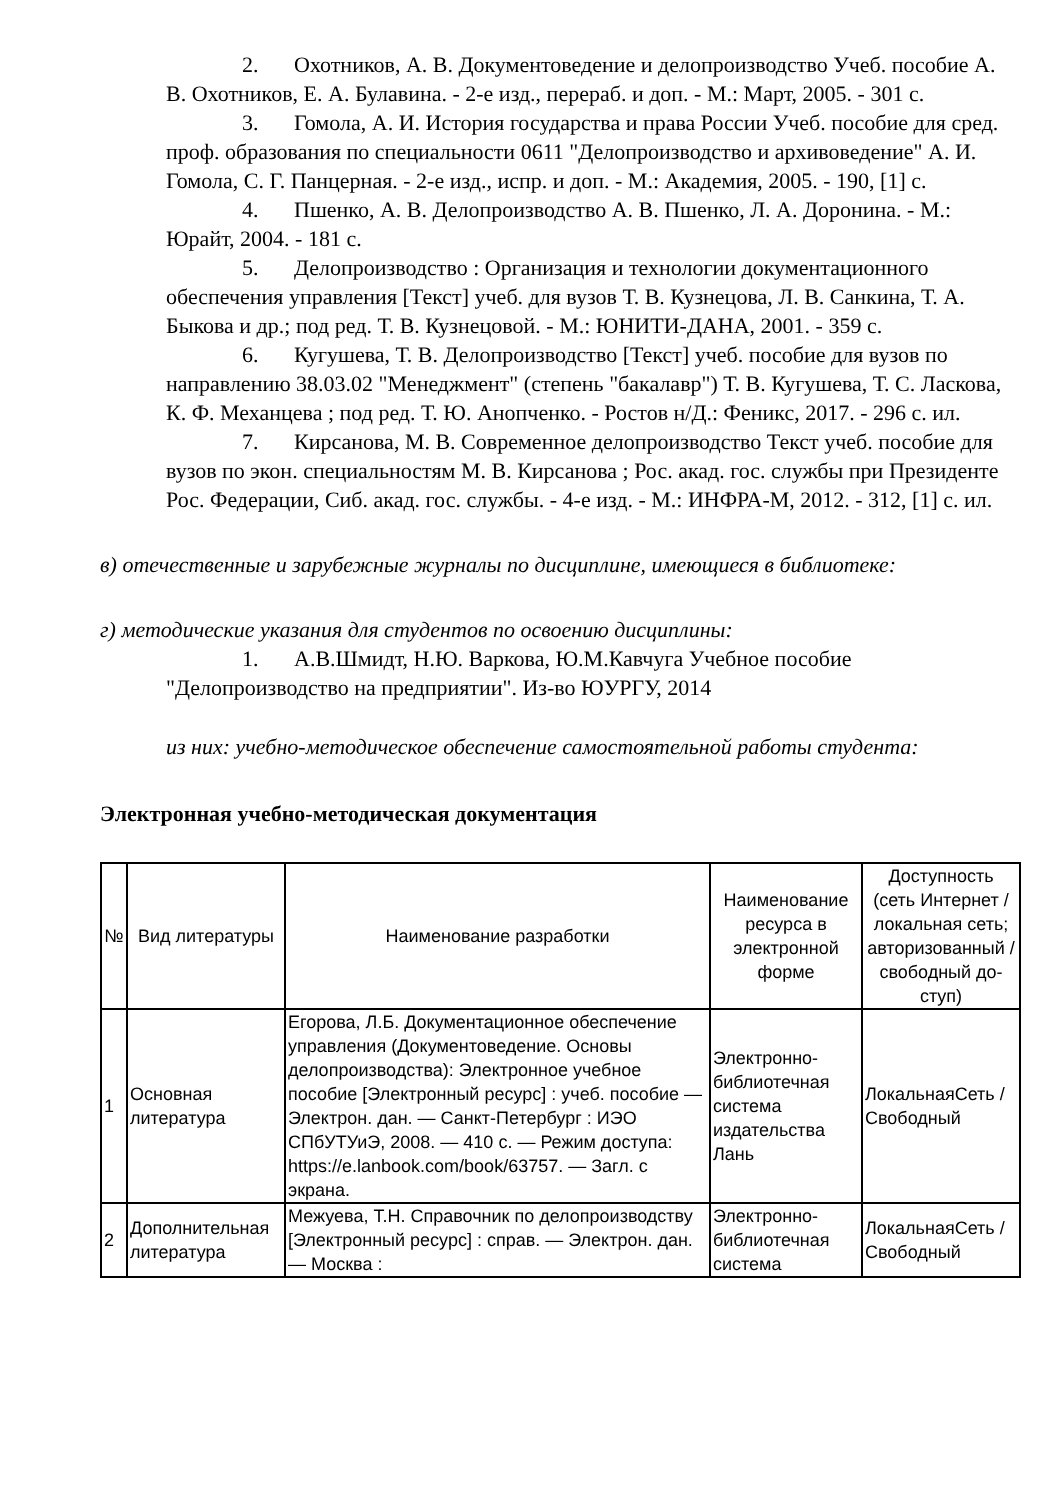2. Охотников, А. В. Документоведение и делопроизводство Учеб. пособие А. В. Охотников, Е. А. Булавина. - 2-е изд., перераб. и доп. - М.: Март, 2005. - 301 с.
3. Гомола, А. И. История государства и права России Учеб. пособие для сред. проф. образования по специальности 0611 "Делопроизводство и архивоведение" А. И. Гомола, С. Г. Панцерная. - 2-е изд., испр. и доп. - М.: Академия, 2005. - 190, [1] с.
4. Пшенко, А. В. Делопроизводство А. В. Пшенко, Л. А. Доронина. - М.: Юрайт, 2004. - 181 с.
5. Делопроизводство : Организация и технологии документационного обеспечения управления [Текст] учеб. для вузов Т. В. Кузнецова, Л. В. Санкина, Т. А. Быкова и др.; под ред. Т. В. Кузнецовой. - М.: ЮНИТИ-ДАНА, 2001. - 359 с.
6. Кугушева, Т. В. Делопроизводство [Текст] учеб. пособие для вузов по направлению 38.03.02 "Менеджмент" (степень "бакалавр") Т. В. Кугушева, Т. С. Ласкова, К. Ф. Механцева ; под ред. Т. Ю. Анопченко. - Ростов н/Д.: Феникс, 2017. - 296 с. ил.
7. Кирсанова, М. В. Современное делопроизводство Текст учеб. пособие для вузов по экон. специальностям М. В. Кирсанова ; Рос. акад. гос. службы при Президенте Рос. Федерации, Сиб. акад. гос. службы. - 4-е изд. - М.: ИНФРА-М, 2012. - 312, [1] с. ил.
в) отечественные и зарубежные журналы по дисциплине, имеющиеся в библиотеке:
г) методические указания для студентов по освоению дисциплины:
1. А.В.Шмидт, Н.Ю. Варкова, Ю.М.Кавчуга Учебное пособие "Делопроизводство на предприятии". Из-во ЮУРГУ, 2014
из них: учебно-методическое обеспечение самостоятельной работы студента:
Электронная учебно-методическая документация
| № | Вид литературы | Наименование разработки | Наименование ресурса в электронной форме | Доступность (сеть Интернет / локальная сеть; авторизованный / свободный до-ступ) |
| --- | --- | --- | --- | --- |
| 1 | Основная литература | Егорова, Л.Б. Документационное обеспечение управления (Документоведение. Основы делопроизводства): Электронное учебное пособие [Электронный ресурс] : учеб. пособие — Электрон. дан. — Санкт-Петербург : ИЭО СПбУТУиЭ, 2008. — 410 с. — Режим доступа: https://e.lanbook.com/book/63757. — Загл. с экрана. | Электронно-библиотечная система издательства Лань | ЛокальнаяСеть / Свободный |
| 2 | Дополнительная литература | Межуева, Т.Н. Справочник по делопроизводству [Электронный ресурс] : справ. — Электрон. дан. — Москва : | Электронно-библиотечная система | ЛокальнаяСеть / Свободный |